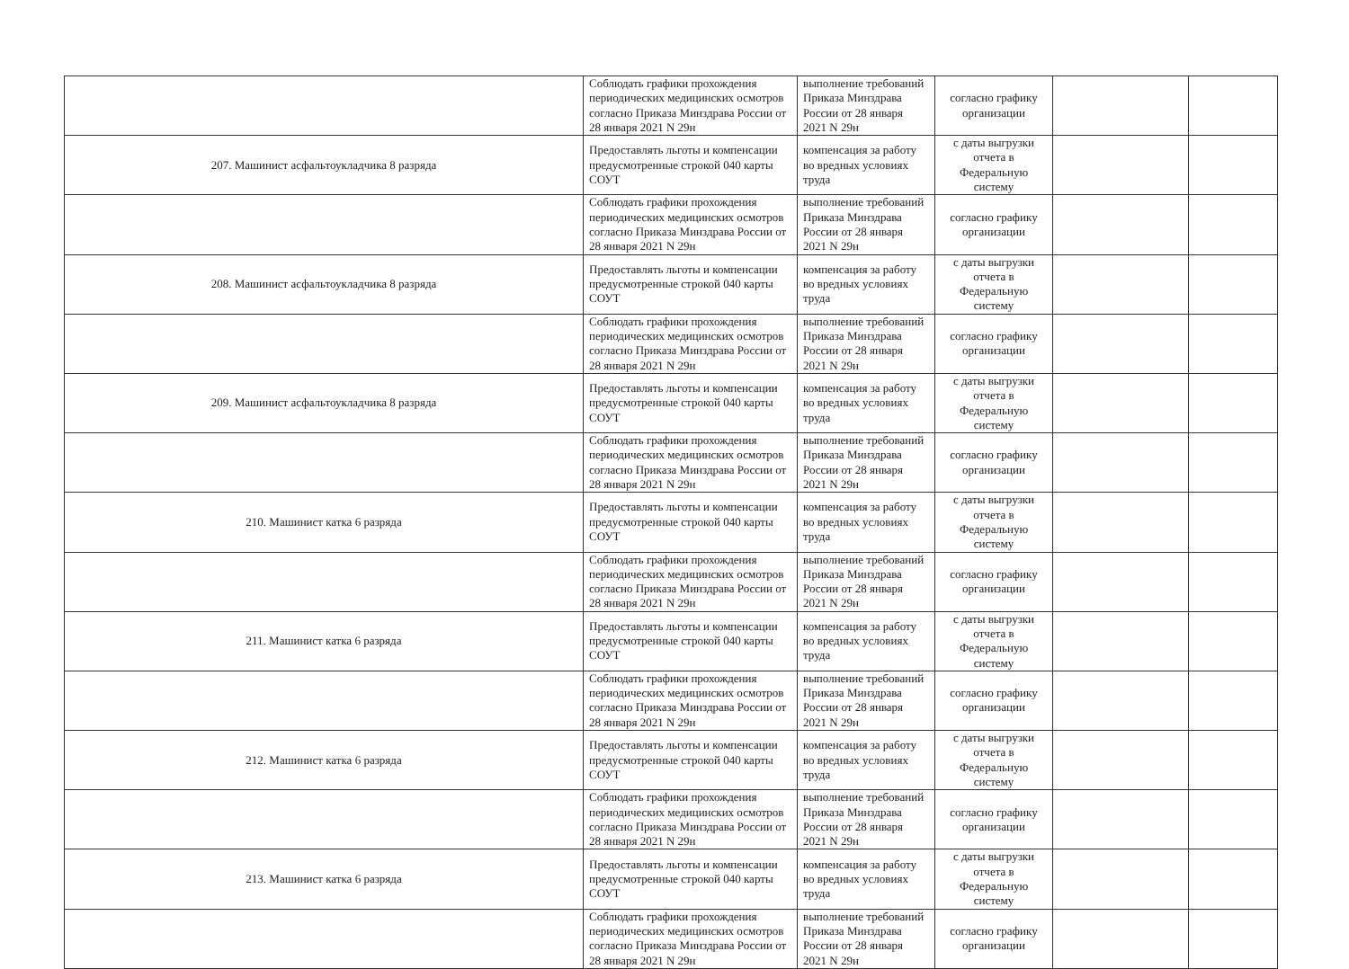| | Соблюдать графики прохождения периодических медицинских осмотров согласно Приказа Минздрава России от 28 января 2021 N 29н | выполнение требований Приказа Минздрава России от 28 января 2021 N 29н | согласно графику организации | | |
| 207. Машинист асфальтоукладчика 8 разряда | Предоставлять льготы и компенсации предусмотренные строкой 040 карты СОУТ | компенсация за работу во вредных условиях труда | с даты выгрузки отчета в Федеральную систему | | |
| | Соблюдать графики прохождения периодических медицинских осмотров согласно Приказа Минздрава России от 28 января 2021 N 29н | выполнение требований Приказа Минздрава России от 28 января 2021 N 29н | согласно графику организации | | |
| 208. Машинист асфальтоукладчика 8 разряда | Предоставлять льготы и компенсации предусмотренные строкой 040 карты СОУТ | компенсация за работу во вредных условиях труда | с даты выгрузки отчета в Федеральную систему | | |
| | Соблюдать графики прохождения периодических медицинских осмотров согласно Приказа Минздрава России от 28 января 2021 N 29н | выполнение требований Приказа Минздрава России от 28 января 2021 N 29н | согласно графику организации | | |
| 209. Машинист асфальтоукладчика 8 разряда | Предоставлять льготы и компенсации предусмотренные строкой 040 карты СОУТ | компенсация за работу во вредных условиях труда | с даты выгрузки отчета в Федеральную систему | | |
| | Соблюдать графики прохождения периодических медицинских осмотров согласно Приказа Минздрава России от 28 января 2021 N 29н | выполнение требований Приказа Минздрава России от 28 января 2021 N 29н | согласно графику организации | | |
| 210. Машинист катка 6 разряда | Предоставлять льготы и компенсации предусмотренные строкой 040 карты СОУТ | компенсация за работу во вредных условиях труда | с даты выгрузки отчета в Федеральную систему | | |
| | Соблюдать графики прохождения периодических медицинских осмотров согласно Приказа Минздрава России от 28 января 2021 N 29н | выполнение требований Приказа Минздрава России от 28 января 2021 N 29н | согласно графику организации | | |
| 211. Машинист катка 6 разряда | Предоставлять льготы и компенсации предусмотренные строкой 040 карты СОУТ | компенсация за работу во вредных условиях труда | с даты выгрузки отчета в Федеральную систему | | |
| | Соблюдать графики прохождения периодических медицинских осмотров согласно Приказа Минздрава России от 28 января 2021 N 29н | выполнение требований Приказа Минздрава России от 28 января 2021 N 29н | согласно графику организации | | |
| 212. Машинист катка 6 разряда | Предоставлять льготы и компенсации предусмотренные строкой 040 карты СОУТ | компенсация за работу во вредных условиях труда | с даты выгрузки отчета в Федеральную систему | | |
| | Соблюдать графики прохождения периодических медицинских осмотров согласно Приказа Минздрава России от 28 января 2021 N 29н | выполнение требований Приказа Минздрава России от 28 января 2021 N 29н | согласно графику организации | | |
| 213. Машинист катка 6 разряда | Предоставлять льготы и компенсации предусмотренные строкой 040 карты СОУТ | компенсация за работу во вредных условиях труда | с даты выгрузки отчета в Федеральную систему | | |
| | Соблюдать графики прохождения периодических медицинских осмотров согласно Приказа Минздрава России от 28 января 2021 N 29н | выполнение требований Приказа Минздрава России от 28 января 2021 N 29н | согласно графику организации | | |